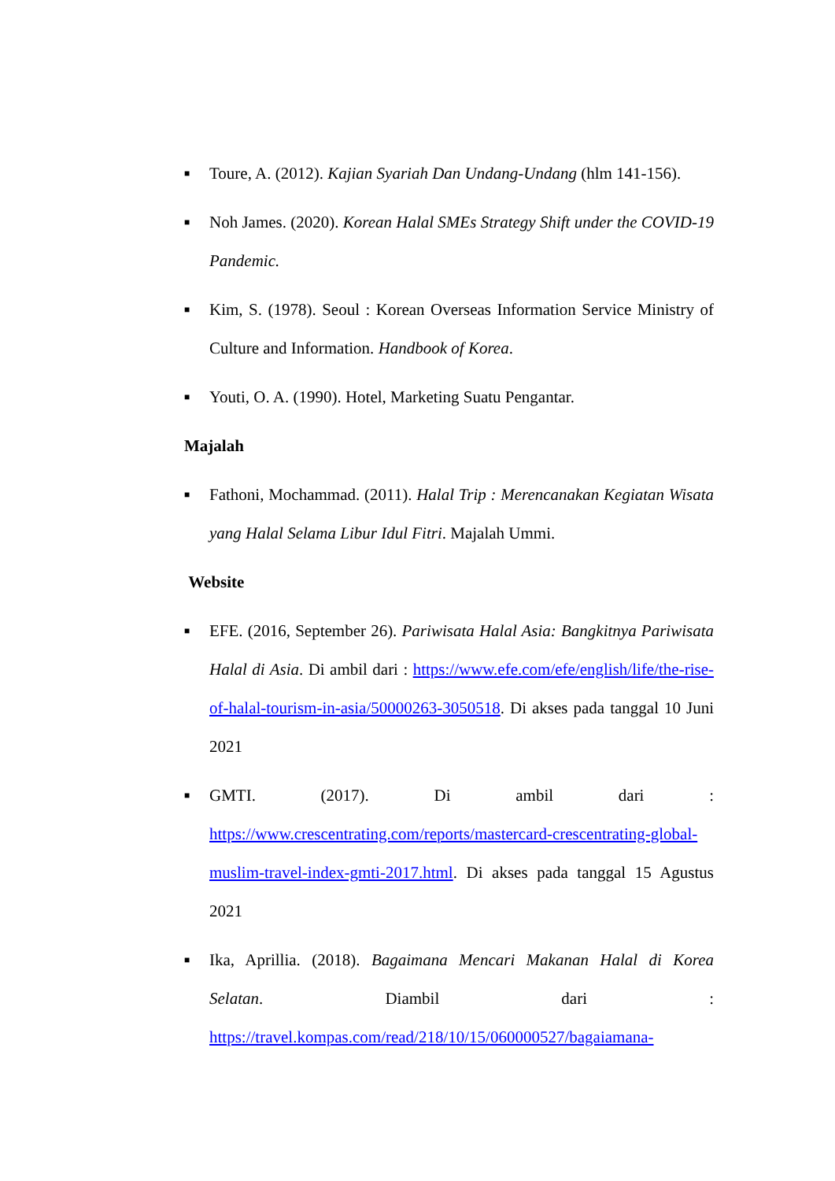■
Toure, A. (2012). Kajian Syariah Dan Undang-Undang (hlm 141-156).
■
Noh James. (2020). Korean Halal SMEs Strategy Shift under the COVID-19 Pandemic.
■
Kim, S. (1978). Seoul : Korean Overseas Information Service Ministry of Culture and Information. Handbook of Korea.
■
Youti, O. A. (1990). Hotel, Marketing Suatu Pengantar.
Majalah
■
Fathoni, Mochammad. (2011). Halal Trip : Merencanakan Kegiatan Wisata yang Halal Selama Libur Idul Fitri. Majalah Ummi.
Website
■
EFE. (2016, September 26). Pariwisata Halal Asia: Bangkitnya Pariwisata Halal di Asia. Di ambil dari : https://www.efe.com/efe/english/life/the-rise-of-halal-tourism-in-asia/50000263-3050518. Di akses pada tanggal 10 Juni 2021
■
GMTI. (2017). Di ambil dari : https://www.crescentrating.com/reports/mastercard-crescentrating-global-muslim-travel-index-gmti-2017.html. Di akses pada tanggal 15 Agustus 2021
■
Ika, Aprillia. (2018). Bagaimana Mencari Makanan Halal di Korea Selatan. Diambil dari : https://travel.kompas.com/read/218/10/15/060000527/bagaiamana-